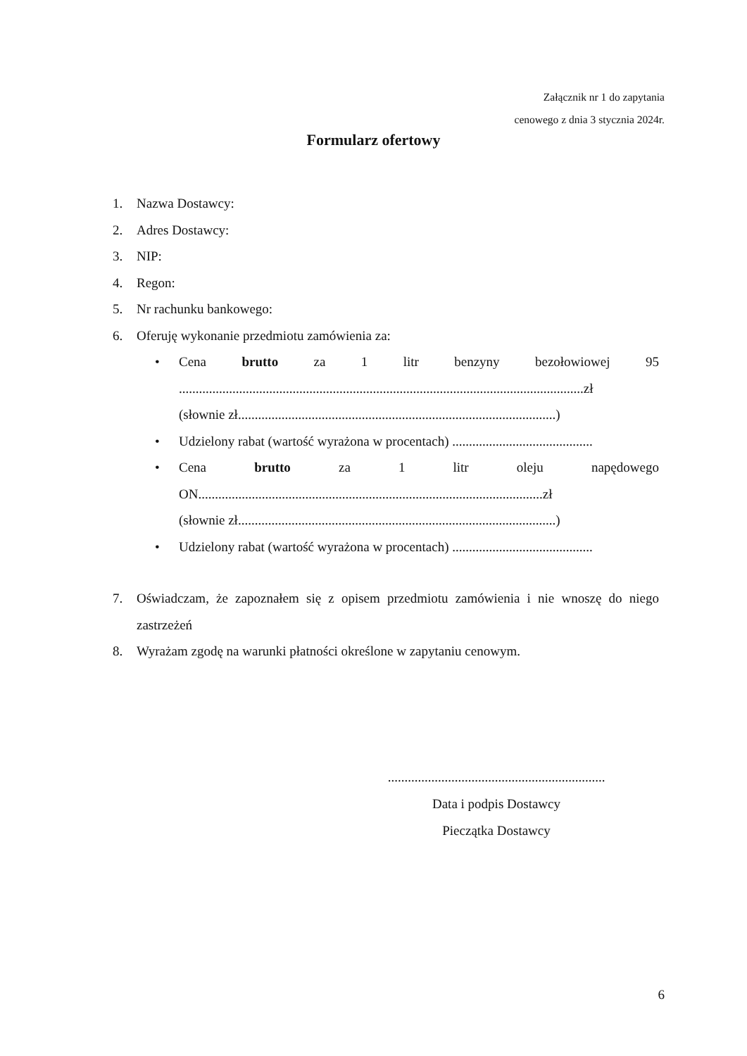Załącznik nr 1 do zapytania
cenowego z dnia 3 stycznia 2024r.
Formularz ofertowy
1. Nazwa Dostawcy:
2. Adres Dostawcy:
3. NIP:
4. Regon:
5. Nr rachunku bankowego:
6. Oferuję wykonanie przedmiotu zamówienia za:
• Cena brutto za 1 litr benzyny bezołowiowej 95
.........................................................................................................................zł
(słownie zł...............................................................................................)
• Udzielony rabat (wartość wyrażona w procentach) ..........................................
• Cena brutto za 1 litr oleju napędowego
ON.......................................................................................................zł
(słownie zł...............................................................................................)
• Udzielony rabat (wartość wyrażona w procentach) ..........................................
7. Oświadczam, że zapoznałem się z opisem przedmiotu zamówienia i nie wnoszę do niego zastrzeżeń
8. Wyrażam zgodę na warunki płatności określone w zapytaniu cenowym.
.................................................................
Data i podpis Dostawcy
Pieczątka Dostawcy
6